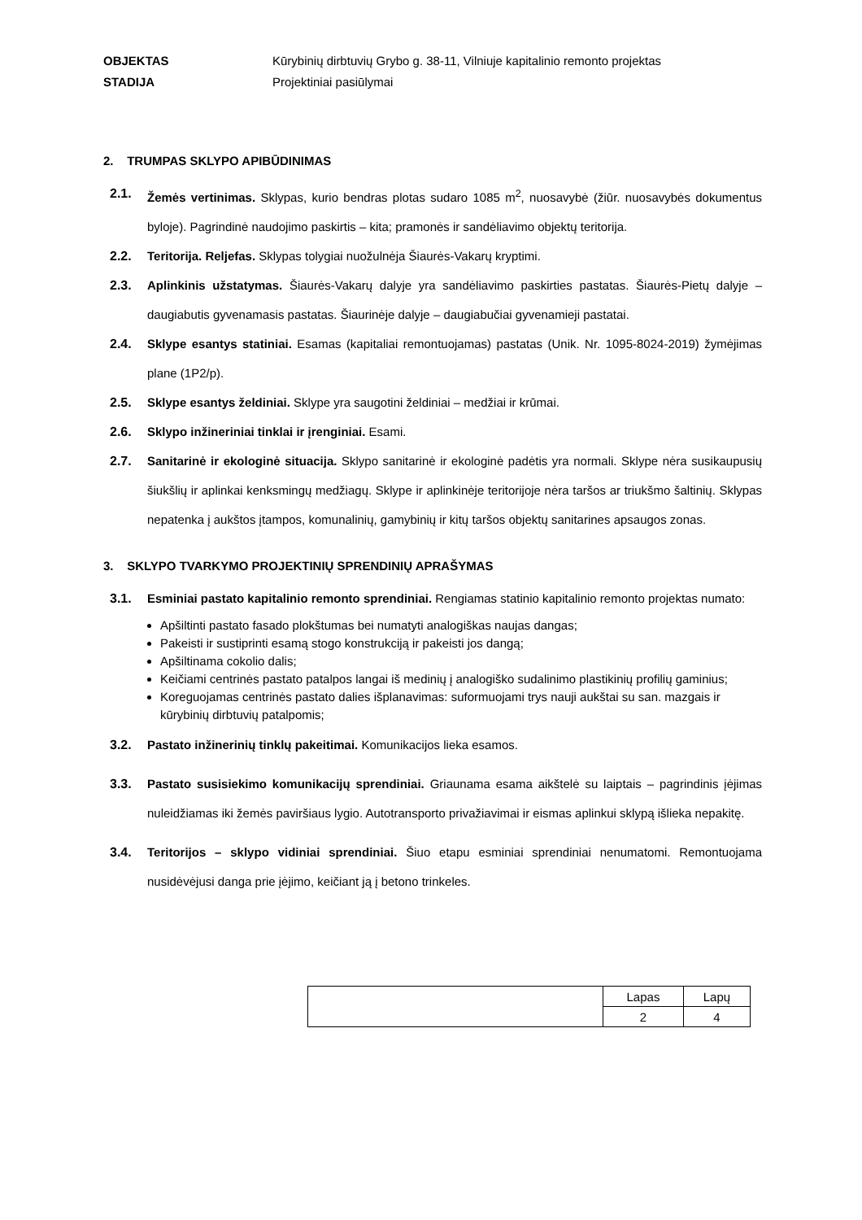OBJEKTAS Kūrybinių dirbtuvių Grybo g. 38-11, Vilniuje kapitalinio remonto projektas STADIJA Projektiniai pasiūlymai
2. TRUMPAS SKLYPO APIBŪDINIMAS
2.1. Žemės vertinimas. Sklypas, kurio bendras plotas sudaro 1085 m<sup>2</sup>, nuosavybė (žiūr. nuosavybės dokumentus byloje). Pagrindinė naudojimo paskirtis – kita; pramonės ir sandėliavimo objektų teritorija.
2.2. Teritorija. Reljefas. Sklypas tolygiai nuožulnėja Šiaurės-Vakarų kryptimi.
2.3. Aplinkinis užstatymas. Šiaurės-Vakarų dalyje yra sandėliavimo paskirties pastatas. Šiaurės-Pietų dalyje – daugiabutis gyvenamasis pastatas. Šiaurinėje dalyje – daugiabučiai gyvenamieji pastatai.
2.4. Sklype esantys statiniai. Esamas (kapitaliai remontuojamas) pastatas (Unik. Nr. 1095-8024-2019) žymėjimas plane (1P2/p).
2.5. Sklype esantys želdiniai. Sklype yra saugotini želdiniai – medžiai ir krūmai.
2.6. Sklypo inžineriniai tinklai ir įrenginiai. Esami.
2.7. Sanitarinė ir ekologinė situacija. Sklypo sanitarinė ir ekologinė padėtis yra normali. Sklype nėra susikaupusių šiukšlių ir aplinkai kenksmingų medžiagų. Sklype ir aplinkinėje teritorijoje nėra taršos ar triukšmo šaltinių. Sklypas nepatenka į aukštos įtampos, komunalinių, gamybinių ir kitų taršos objektų sanitarines apsaugos zonas.
3. SKLYPO TVARKYMO PROJEKTINIŲ SPRENDINIŲ APRAŠYMAS
3.1. Esminiai pastato kapitalinio remonto sprendiniai. Rengiamas statinio kapitalinio remonto projektas numato:
Apšiltinti pastato fasado plokštumas bei numatyti analogiškas naujas dangas;
Pakeisti ir sustiprinti esamą stogo konstrukciją ir pakeisti jos dangą;
Apšiltinama cokolio dalis;
Keičiami centrinės pastato patalpos langai iš medinių į analogiško sudalinimo plastikinių profilių gaminius;
Koreguojamas centrinės pastato dalies išplanavimas: suformuojami trys nauji aukštai su san. mazgais ir kūrybinių dirbtuvių patalpomis;
3.2. Pastato inžinerinių tinklų pakeitimai. Komunikacijos lieka esamos.
3.3. Pastato susisiekimo komunikacijų sprendiniai. Griaunama esama aikštelė su laiptais – pagrindinis įėjimas nuleidžiamas iki žemės paviršiaus lygio. Autotransporto privažiavimai ir eismas aplinkui sklypą išlieka nepakitę.
3.4. Teritorijos – sklypo vidiniai sprendiniai. Šiuo etapu esminiai sprendiniai nenumatomi. Remontuojama nusidėvėjusi danga prie įėjimo, keičiant ją į betono trinkeles.
| | Lapas | Lapų |
| | 2 | 4 |